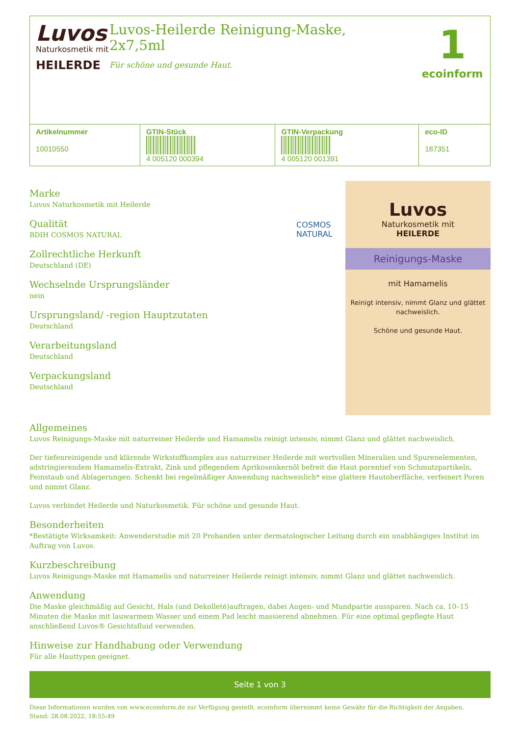Luvos
Naturkosmetik mit
HEILERDE
Luvos-Heilerde Reinigung-Maske,
2x7,5ml
Für schöne und gesunde Haut.
1
ecoinform
| Artikelnummer 10010550 | GTIN-Stück 4 005120 000394 | GTIN-Verpackung 4 005120 001391 | eco-ID 187351 |
Marke
Luvos Naturkosmetik mit Heilerde
Qualität
BDIH COSMOS NATURAL
Zollrechtliche Herkunft
Deutschland (DE)
Wechselnde Ursprungsländer
nein
Ursprungsland/ -region Hauptzutaten
Deutschland
Verarbeitungsland
Deutschland
Verpackungsland
Deutschland
COSMOS NATURAL
Luvos
Naturkosmetik mit
HEILERDE
Reinigungs-Maske
mit Hamamelis
Reinigt intensiv, nimmt Glanz und glättet nachweislich.
Schöne und gesunde Haut.
Allgemeines
Luvos Reinigungs-Maske mit naturreiner Heilerde und Hamamelis reinigt intensiv, nimmt Glanz und glättet nachweislich.
Der tiefenreinigende und klärende Wirkstoffkomplex aus naturreiner Heilerde mit wertvollen Mineralien und Spurenelementen, adstringierendem Hamamelis-Extrakt, Zink und pflegendem Aprikosenkernöl befreit die Haut porentief von Schmutzpartikeln, Feinstaub und Ablagerungen. Schenkt bei regelmäßiger Anwendung nachweislich* eine glattere Hautoberfläche, verfeinert Poren und nimmt Glanz.
Luvos verbindet Heilerde und Naturkosmetik. Für schöne und gesunde Haut.
Besonderheiten
*Bestätigte Wirksamkeit: Anwenderstudie mit 20 Probanden unter dermatologischer Leitung durch ein unabhängiges Institut im Auftrag von Luvos.
Kurzbeschreibung
Luvos Reinigungs-Maske mit Hamamelis und naturreiner Heilerde reinigt intensiv, nimmt Glanz und glättet nachweislich.
Anwendung
Die Maske gleichmäßig auf Gesicht, Hals (und Dekolleté)auftragen, dabei Augen- und Mundpartie aussparen. Nach ca. 10–15 Minuten die Maske mit lauwarmem Wasser und einem Pad leicht massierend abnehmen. Für eine optimal gepflegte Haut anschließend Luvos® Gesichtsfluid verwenden.
Hinweise zur Handhabung oder Verwendung
Für alle Hauttypen geeignet.
Seite 1 von 3
Diese Informationen wurden von www.ecoinform.de zur Verfügung gestellt. ecoinform übernimmt keine Gewähr für die Richtigkeit der Angaben.
Stand: 28.08.2022, 18:55:49